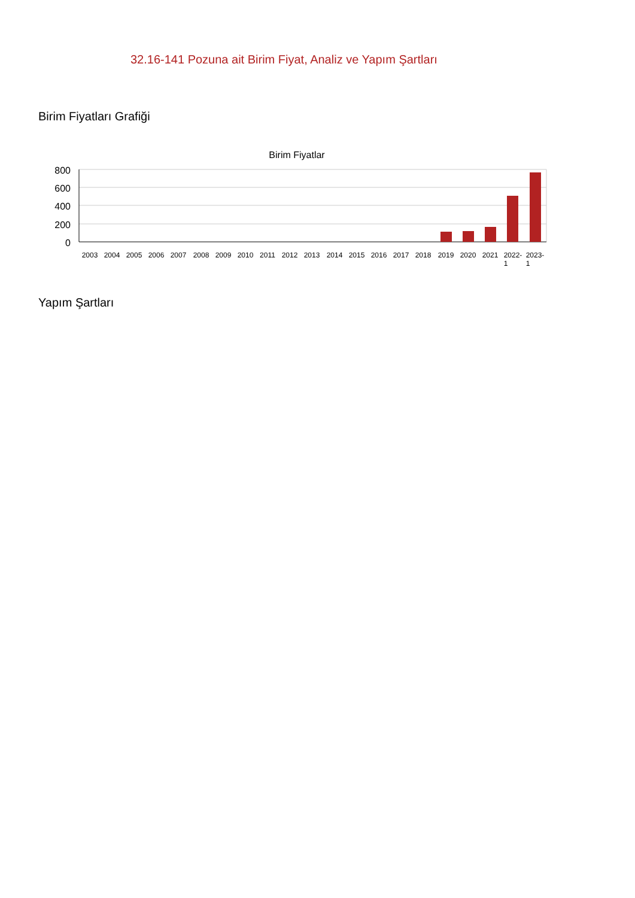32.16-141 Pozuna ait Birim Fiyat, Analiz ve Yapım Şartları
Birim Fiyatları Grafiği
Birim Fiyatlar
800
600
400
200
0
2003
2004
2005
2006
2007
2008
2009
2010
2011
2012
2013
2014
2015
2016
2017
2018
2019
2020
2021
2022-
1
2023-
1
Yapım Şartları